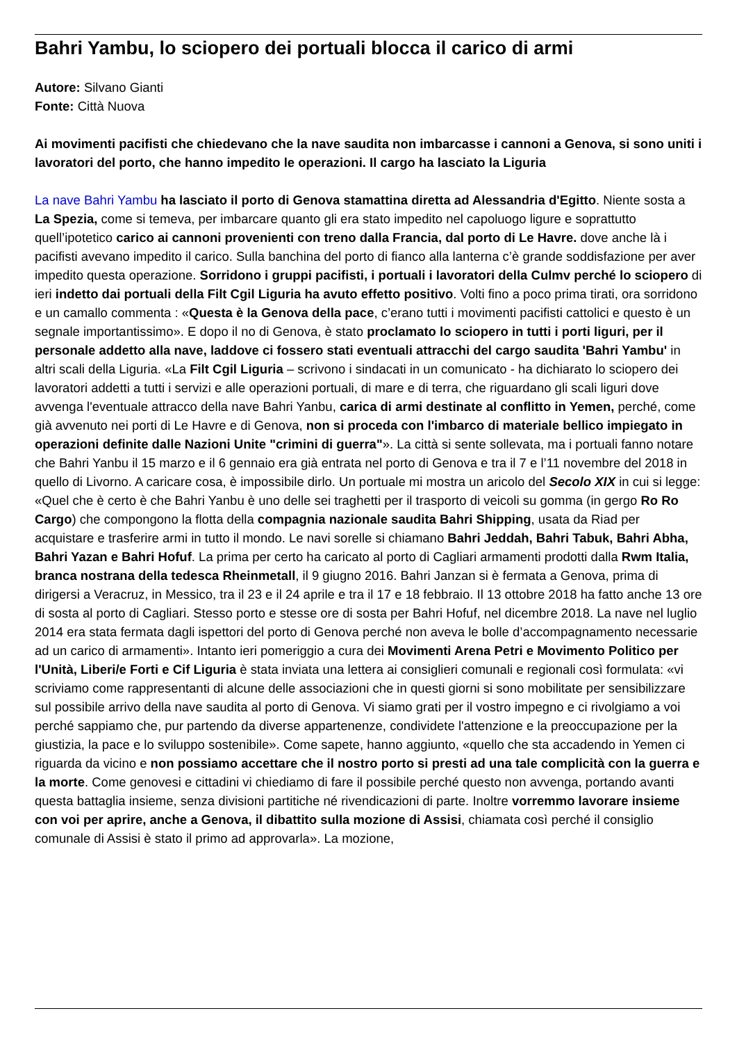Bahri Yambu, lo sciopero dei portuali blocca il carico di armi
Autore: Silvano Gianti
Fonte: Città Nuova
Ai movimenti pacifisti che chiedevano che la nave saudita non imbarcasse i cannoni a Genova, si sono uniti i lavoratori del porto, che hanno impedito le operazioni. Il cargo ha lasciato la Liguria
La nave Bahri Yambu ha lasciato il porto di Genova stamattina diretta ad Alessandria d'Egitto. Niente sosta a La Spezia, come si temeva, per imbarcare quanto gli era stato impedito nel capoluogo ligure e soprattutto quell’ipotetico carico ai cannoni provenienti con treno dalla Francia, dal porto di Le Havre. dove anche là i pacifisti avevano impedito il carico. Sulla banchina del porto di fianco alla lanterna c’è grande soddisfazione per aver impedito questa operazione. Sorridono i gruppi pacifisti, i portuali i lavoratori della Culmv perché lo sciopero di ieri indetto dai portuali della Filt Cgil Liguria ha avuto effetto positivo. Volti fino a poco prima tirati, ora sorridono e un camallo commenta : «Questa è la Genova della pace, c’erano tutti i movimenti pacifisti cattolici e questo è un segnale importantissimo». E dopo il no di Genova, è stato proclamato lo sciopero in tutti i porti liguri, per il personale addetto alla nave, laddove ci fossero stati eventuali attracchi del cargo saudita 'Bahri Yambu' in altri scali della Liguria. «La Filt Cgil Liguria – scrivono i sindacati in un comunicato - ha dichiarato lo sciopero dei lavoratori addetti a tutti i servizi e alle operazioni portuali, di mare e di terra, che riguardano gli scali liguri dove avvenga l'eventuale attracco della nave Bahri Yanbu, carica di armi destinate al conflitto in Yemen, perché, come già avvenuto nei porti di Le Havre e di Genova, non si proceda con l'imbarco di materiale bellico impiegato in operazioni definite dalle Nazioni Unite "crimini di guerra"». La città si sente sollevata, ma i portuali fanno notare che Bahri Yanbu il 15 marzo e il 6 gennaio era già entrata nel porto di Genova e tra il 7 e l’11 novembre del 2018 in quello di Livorno. A caricare cosa, è impossibile dirlo. Un portuale mi mostra un aricolo del Secolo XIX in cui si legge: «Quel che è certo è che Bahri Yanbu è uno delle sei traghetti per il trasporto di veicoli su gomma (in gergo Ro Ro Cargo) che compongono la flotta della compagnia nazionale saudita Bahri Shipping, usata da Riad per acquistare e trasferire armi in tutto il mondo. Le navi sorelle si chiamano Bahri Jeddah, Bahri Tabuk, Bahri Abha, Bahri Yazan e Bahri Hofuf. La prima per certo ha caricato al porto di Cagliari armamenti prodotti dalla Rwm Italia, branca nostrana della tedesca Rheinmetall, il 9 giugno 2016. Bahri Janzan si è fermata a Genova, prima di dirigersi a Veracruz, in Messico, tra il 23 e il 24 aprile e tra il 17 e 18 febbraio. Il 13 ottobre 2018 ha fatto anche 13 ore di sosta al porto di Cagliari. Stesso porto e stesse ore di sosta per Bahri Hofuf, nel dicembre 2018. La nave nel luglio 2014 era stata fermata dagli ispettori del porto di Genova perché non aveva le bolle d’accompagnamento necessarie ad un carico di armamenti». Intanto ieri pomeriggio a cura dei Movimenti Arena Petri e Movimento Politico per l'Unità, Liberi/e Forti e Cif Liguria è stata inviata una lettera ai consiglieri comunali e regionali così formulata: «vi scriviamo come rappresentanti di alcune delle associazioni che in questi giorni si sono mobilitate per sensibilizzare sul possibile arrivo della nave saudita al porto di Genova. Vi siamo grati per il vostro impegno e ci rivolgiamo a voi perché sappiamo che, pur partendo da diverse appartenenze, condividete l'attenzione e la preoccupazione per la giustizia, la pace e lo sviluppo sostenibile». Come sapete, hanno aggiunto, «quello che sta accadendo in Yemen ci riguarda da vicino e non possiamo accettare che il nostro porto si presti ad una tale complicità con la guerra e la morte. Come genovesi e cittadini vi chiediamo di fare il possibile perché questo non avvenga, portando avanti questa battaglia insieme, senza divisioni partitiche né rivendicazioni di parte. Inoltre vorremmo lavorare insieme con voi per aprire, anche a Genova, il dibattito sulla mozione di Assisi, chiamata così perché il consiglio comunale di Assisi è stato il primo ad approvarla». La mozione,